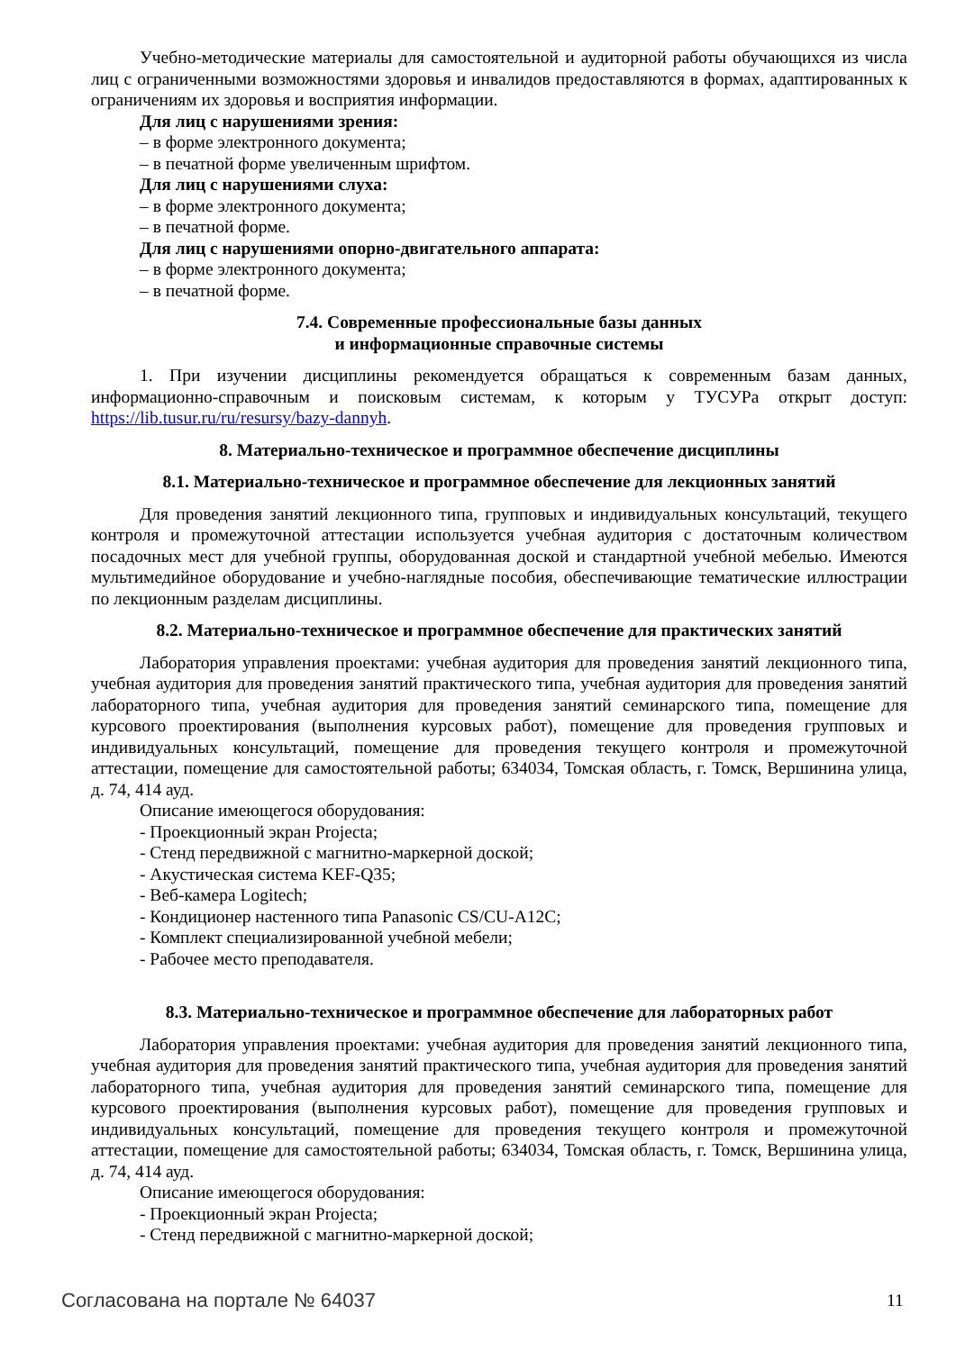Учебно-методические материалы для самостоятельной и аудиторной работы обучающихся из числа лиц с ограниченными возможностями здоровья и инвалидов предоставляются в формах, адаптированных к ограничениям их здоровья и восприятия информации.
Для лиц с нарушениями зрения:
– в форме электронного документа;
– в печатной форме увеличенным шрифтом.
Для лиц с нарушениями слуха:
– в форме электронного документа;
– в печатной форме.
Для лиц с нарушениями опорно-двигательного аппарата:
– в форме электронного документа;
– в печатной форме.
7.4. Современные профессиональные базы данных
и информационные справочные системы
1. При изучении дисциплины рекомендуется обращаться к современным базам данных, информационно-справочным и поисковым системам, к которым у ТУСУРа открыт доступ: https://lib.tusur.ru/ru/resursy/bazy-dannyh.
8. Материально-техническое и программное обеспечение дисциплины
8.1. Материально-техническое и программное обеспечение для лекционных занятий
Для проведения занятий лекционного типа, групповых и индивидуальных консультаций, текущего контроля и промежуточной аттестации используется учебная аудитория с достаточным количеством посадочных мест для учебной группы, оборудованная доской и стандартной учебной мебелью. Имеются мультимедийное оборудование и учебно-наглядные пособия, обеспечивающие тематические иллюстрации по лекционным разделам дисциплины.
8.2. Материально-техническое и программное обеспечение для практических занятий
Лаборатория управления проектами: учебная аудитория для проведения занятий лекционного типа, учебная аудитория для проведения занятий практического типа, учебная аудитория для проведения занятий лабораторного типа, учебная аудитория для проведения занятий семинарского типа, помещение для курсового проектирования (выполнения курсовых работ), помещение для проведения групповых и индивидуальных консультаций, помещение для проведения текущего контроля и промежуточной аттестации, помещение для самостоятельной работы; 634034, Томская область, г. Томск, Вершинина улица, д. 74, 414 ауд.
Описание имеющегося оборудования:
- Проекционный экран Projecta;
- Стенд передвижной с магнитно-маркерной доской;
- Акустическая система KEF-Q35;
- Веб-камера Logitech;
- Кондиционер настенного типа Panasonic CS/CU-A12C;
- Комплект специализированной учебной мебели;
- Рабочее место преподавателя.
8.3. Материально-техническое и программное обеспечение для лабораторных работ
Лаборатория управления проектами: учебная аудитория для проведения занятий лекционного типа, учебная аудитория для проведения занятий практического типа, учебная аудитория для проведения занятий лабораторного типа, учебная аудитория для проведения занятий семинарского типа, помещение для курсового проектирования (выполнения курсовых работ), помещение для проведения групповых и индивидуальных консультаций, помещение для проведения текущего контроля и промежуточной аттестации, помещение для самостоятельной работы; 634034, Томская область, г. Томск, Вершинина улица, д. 74, 414 ауд.
Описание имеющегося оборудования:
- Проекционный экран Projecta;
- Стенд передвижной с магнитно-маркерной доской;
Согласована на портале № 64037 11